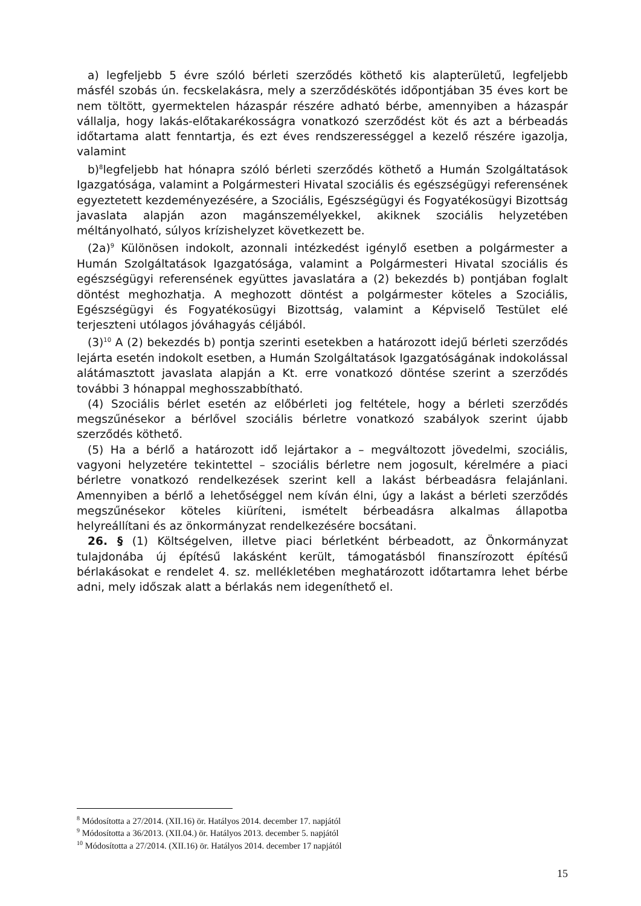a) legfeljebb 5 évre szóló bérleti szerződés köthető kis alapterületű, legfeljebb másfél szobás ún. fecskelakásra, mely a szerződéskötés időpontjában 35 éves kort be nem töltött, gyermektelen házaspár részére adható bérbe, amennyiben a házaspár vállalja, hogy lakás-előtakarékosságra vonatkozó szerződést köt és azt a bérbeadás időtartama alatt fenntartja, és ezt éves rendszerességgel a kezelő részére igazolja, valamint
b)<sup>8</sup>legfeljebb hat hónapra szóló bérleti szerződés köthető a Humán Szolgáltatások Igazgatósága, valamint a Polgármesteri Hivatal szociális és egészségügyi referensének egyeztetett kezdeményezésére, a Szociális, Egészségügyi és Fogyatékosügyi Bizottság javaslata alapján azon magánszemélyekkel, akiknek szociális helyzetében méltányolható, súlyos krízishelyzet következett be.
(2a)<sup>9</sup> Különösen indokolt, azonnali intézkedést igénylő esetben a polgármester a Humán Szolgáltatások Igazgatósága, valamint a Polgármesteri Hivatal szociális és egészségügyi referensének együttes javaslatára a (2) bekezdés b) pontjában foglalt döntést meghozhatja. A meghozott döntést a polgármester köteles a Szociális, Egészségügyi és Fogyatékosügyi Bizottság, valamint a Képviselő Testület elé terjeszteni utólagos jóváhagyás céljából.
(3)<sup>10</sup> A (2) bekezdés b) pontja szerinti esetekben a határozott idejű bérleti szerződés lejárta esetén indokolt esetben, a Humán Szolgáltatások Igazgatóságának indokolással alátámasztott javaslata alapján a Kt. erre vonatkozó döntése szerint a szerződés további 3 hónappal meghosszabbítható.
(4) Szociális bérlet esetén az előbérleti jog feltétele, hogy a bérleti szerződés megszűnésekor a bérlővel szociális bérletre vonatkozó szabályok szerint újabb szerződés köthető.
(5) Ha a bérlő a határozott idő lejártakor a – megváltozott jövedelmi, szociális, vagyoni helyzetére tekintettel – szociális bérletre nem jogosult, kérelmére a piaci bérletre vonatkozó rendelkezések szerint kell a lakást bérbeadásra felajánlani. Amennyiben a bérlő a lehetőséggel nem kíván élni, úgy a lakást a bérleti szerződés megszűnésekor köteles kiüríteni, ismételt bérbeadásra alkalmas állapotba helyreállítani és az önkormányzat rendelkezésére bocsátani.
26. § (1) Költségelven, illetve piaci bérletként bérbeadott, az Önkormányzat tulajdonába új építésű lakásként került, támogatásból finanszírozott építésű bérlakásokat e rendelet 4. sz. mellékletében meghatározott időtartamra lehet bérbe adni, mely időszak alatt a bérlakás nem idegeníthető el.
<sup>8</sup> Módosította a 27/2014. (XII.16) ör. Hatályos 2014. december 17. napjától
<sup>9</sup> Módosította a 36/2013. (XII.04.) ör. Hatályos 2013. december 5. napjától
<sup>10</sup> Módosította a 27/2014. (XII.16) ör. Hatályos 2014. december 17 napjától
15